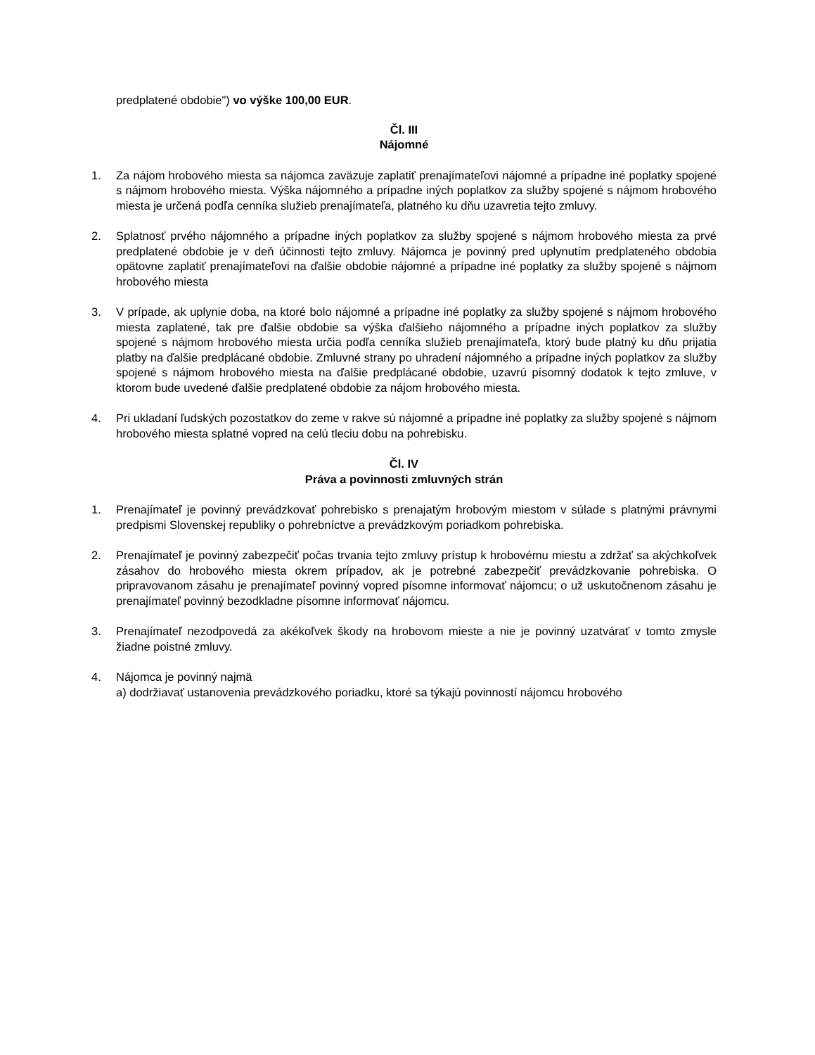predplatené obdobie") vo výške 100,00 EUR.
Čl. III
Nájomné
1. Za nájom hrobového miesta sa nájomca zaväzuje zaplatiť prenajímateľovi nájomné a prípadne iné poplatky spojené s nájmom hrobového miesta. Výška nájomného a prípadne iných poplatkov za služby spojené s nájmom hrobového miesta je určená podľa cenníka služieb prenajímateľa, platného ku dňu uzavretia tejto zmluvy.
2. Splatnosť prvého nájomného a prípadne iných poplatkov za služby spojené s nájmom hrobového miesta za prvé predplatené obdobie je v deň účinnosti tejto zmluvy. Nájomca je povinný pred uplynutím predplateného obdobia opätovne zaplatiť prenajímateľovi na ďalšie obdobie nájomné a prípadne iné poplatky za služby spojené s nájmom hrobového miesta
3. V prípade, ak uplynie doba, na ktoré bolo nájomné a prípadne iné poplatky za služby spojené s nájmom hrobového miesta zaplatené, tak pre ďalšie obdobie sa výška ďalšieho nájomného a prípadne iných poplatkov za služby spojené s nájmom hrobového miesta určia podľa cenníka služieb prenajímateľa, ktorý bude platný ku dňu prijatia platby na ďalšie predplácané obdobie. Zmluvné strany po uhradení nájomného a prípadne iných poplatkov za služby spojené s nájmom hrobového miesta na ďalšie predplácané obdobie, uzavrú písomný dodatok k tejto zmluve, v ktorom bude uvedené ďalšie predplatené obdobie za nájom hrobového miesta.
4. Pri ukladaní ľudských pozostatkov do zeme v rakve sú nájomné a prípadne iné poplatky za služby spojené s nájmom hrobového miesta splatné vopred na celú tleciu dobu na pohrebisku.
Čl. IV
Práva a povinnosti zmluvných strán
1. Prenajímateľ je povinný prevádzkovať pohrebisko s prenajatým hrobovým miestom v súlade s platnými právnymi predpismi Slovenskej republiky o pohrebníctve a prevádzkovým poriadkom pohrebiska.
2. Prenajímateľ je povinný zabezpečiť počas trvania tejto zmluvy prístup k hrobovému miestu a zdržať sa akýchkoľvek zásahov do hrobového miesta okrem prípadov, ak je potrebné zabezpečiť prevádzkovanie pohrebiska. O pripravovanom zásahu je prenajímateľ povinný vopred písomne informovať nájomcu; o už uskutočnenom zásahu je prenajímateľ povinný bezodkladne písomne informovať nájomcu.
3. Prenajímateľ nezodpovedá za akékoľvek škody na hrobovom mieste a nie je povinný uzatvárať v tomto zmysle žiadne poistné zmluvy.
4. Nájomca je povinný najmä
a) dodržiavať ustanovenia prevádzkového poriadku, ktoré sa týkajú povinností nájomcu hrobového